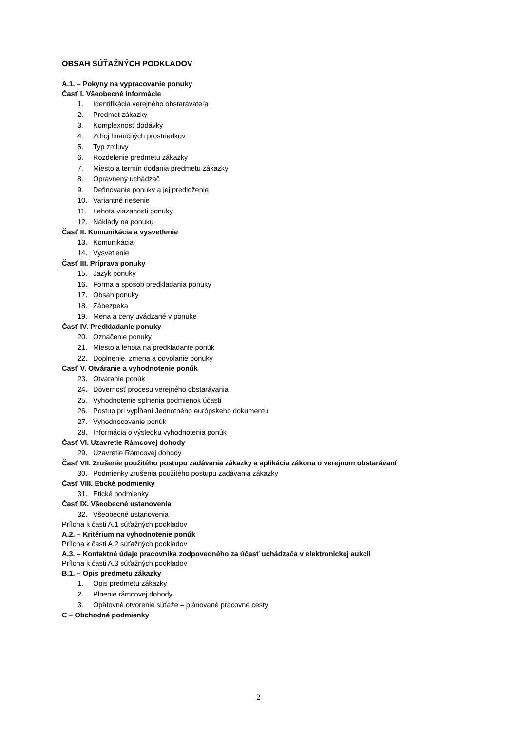OBSAH SÚŤAŽNÝCH PODKLADOV
A.1. – Pokyny na vypracovanie ponuky
Časť I. Všeobecné informácie
1. Identifikácia verejného obstarávateľa
2. Predmet zákazky
3. Komplexnosť dodávky
4. Zdroj finančných prostriedkov
5. Typ zmluvy
6. Rozdelenie predmetu zákazky
7. Miesto a termín dodania predmetu zákazky
8. Oprávnený uchádzač
9. Definovanie ponuky a jej predloženie
10. Variantné riešenie
11. Lehota viazanosti ponuky
12. Náklady na ponuku
Časť II. Komunikácia a vysvetlenie
13. Komunikácia
14. Vysvetlenie
Časť III. Príprava ponuky
15. Jazyk ponuky
16. Forma a spôsob predkladania ponuky
17. Obsah ponuky
18. Zábezpeka
19. Mena a ceny uvádzané v ponuke
Časť IV. Predkladanie ponuky
20. Označenie ponuky
21. Miesto a lehota na predkladanie ponúk
22. Doplnenie, zmena a odvolanie ponuky
Časť V. Otváranie a vyhodnotenie ponúk
23. Otváranie ponúk
24. Dôvernosť procesu verejného obstarávania
25. Vyhodnotenie splnenia podmienok účasti
26. Postup pri vypĺňaní Jednotného európskeho dokumentu
27. Vyhodnocovanie ponúk
28. Informácia o výsledku vyhodnotenia ponúk
Časť VI. Uzavretie Rámcovej dohody
29. Uzavretie Rámcovej dohody
Časť VII. Zrušenie použitého postupu zadávania zákazky a aplikácia zákona o verejnom obstarávaní
30. Podmienky zrušenia použitého postupu zadávania zákazky
Časť VIII. Etické podmienky
31. Etické podmienky
Časť IX. Všeobecné ustanovenia
32. Všeobecné ustanovenia
Príloha k časti A.1 súťažných podkladov
A.2. – Kritérium na vyhodnotenie ponúk
Príloha k časti A.2 súťažných podkladov
A.3. – Kontaktné údaje pracovníka zodpovedného za účasť uchádzača v elektronickej aukcii
Príloha k časti A.3 súťažných podkladov
B.1. – Opis predmetu zákazky
1. Opis predmetu zákazky
2. Plnenie rámcovej dohody
3. Opätovné otvorenie súťaže – plánované pracovné cesty
C – Obchodné podmienky
2